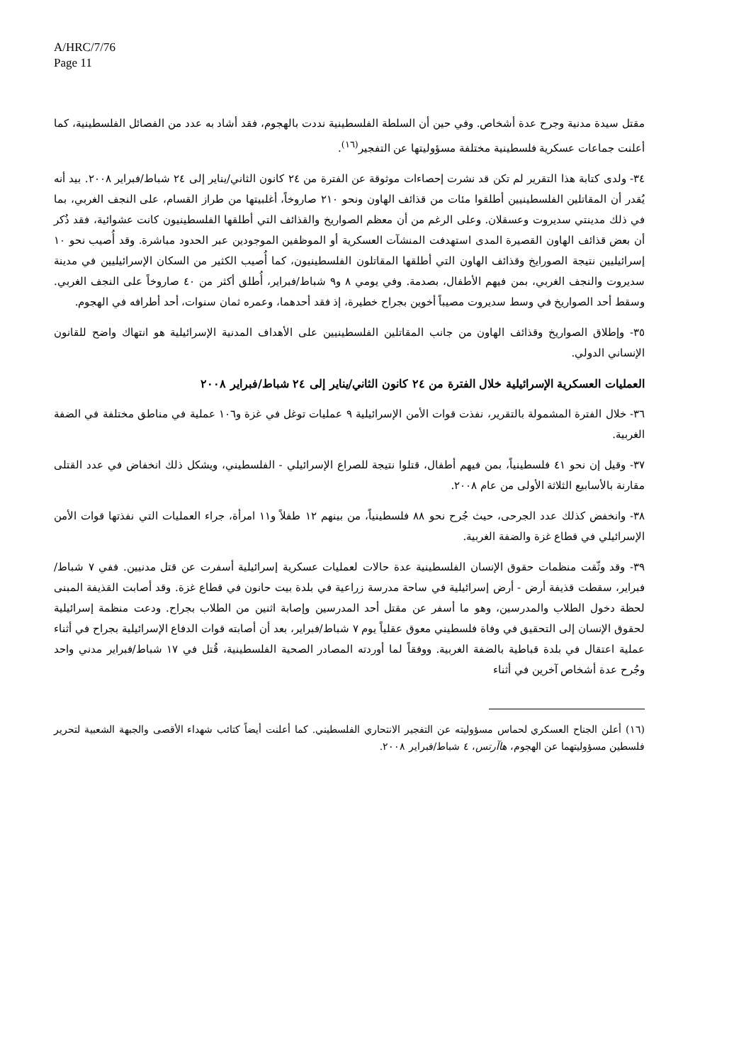A/HRC/7/76
Page 11
مقتل سيدة مدنية وجرح عدة أشخاص. وفي حين أن السلطة الفلسطينية نددت بالهجوم، فقد أشاد به عدد من الفصائل الفلسطينية، كما أعلنت جماعات عسكرية فلسطينية مختلفة مسؤوليتها عن التفجير<sup>(١٦)</sup>.
٣٤- ولدى كتابة هذا التقرير لم تكن قد نشرت إحصاءات موثوقة عن الفترة من ٢٤ كانون الثاني/يناير إلى ٢٤ شباط/فبراير ٢٠٠٨. بيد أنه يُقدر أن المقاتلين الفلسطينيين أطلقوا مئات من قذائف الهاون ونحو ٢١٠ صاروخاً، أغلبيتها من طراز القسام، على النجف الغربي، بما في ذلك مدينتي سديروت وعسقلان. وعلى الرغم من أن معظم الصواريخ والقذائف التي أطلقها الفلسطينيون كانت عشوائية، فقد ذُكر أن بعض قذائف الهاون القصيرة المدى استهدفت المنشآت العسكرية أو الموظفين الموجودين عبر الحدود مباشرة. وقد أُصيب نحو ١٠ إسرائيليين نتيجة الصورايخ وقذائف الهاون التي أطلقها المقاتلون الفلسطينيون، كما أُصيب الكثير من السكان الإسرائيليين في مدينة سديروت والنجف الغربي، بمن فيهم الأطفال، بصدمة. وفي يومي ٨ و٩ شباط/فبراير، أُطلق أكثر من ٤٠ صاروخاً على النجف الغربي. وسقط أحد الصواريخ في وسط سديروت مصيباً أخوين بجراح خطيرة، إذ فقد أحدهما، وعمره ثمان سنوات، أحد أطرافه في الهجوم.
٣٥- وإطلاق الصواريخ وقذائف الهاون من جانب المقاتلين الفلسطينيين على الأهداف المدنية الإسرائيلية هو انتهاك واضح للقانون الإنساني الدولي.
العمليات العسكرية الإسرائيلية خلال الفترة من ٢٤ كانون الثاني/يناير إلى ٢٤ شباط/فبراير ٢٠٠٨
٣٦- خلال الفترة المشمولة بالتقرير، نفذت قوات الأمن الإسرائيلية ٩ عمليات توغل في غزة و١٠٦ عملية في مناطق مختلفة في الضفة الغربية.
٣٧- وقيل إن نحو ٤١ فلسطينياً، بمن فيهم أطفال، قتلوا نتيجة للصراع الإسرائيلي - الفلسطيني، ويشكل ذلك انخفاض في عدد القتلى مقارنة بالأسابيع الثلاثة الأولى من عام ٢٠٠٨.
٣٨- وانخفض كذلك عدد الجرحى، حيث جُرح نحو ٨٨ فلسطينياً، من بينهم ١٢ طفلاً و١١ امرأة، جراء العمليات التي نفذتها قوات الأمن الإسرائيلي في قطاع غزة والضفة الغربية.
٣٩- وقد وثّقت منظمات حقوق الإنسان الفلسطينية عدة حالات لعمليات عسكرية إسرائيلية أسفرت عن قتل مدنيين. ففي ٧ شباط/فبراير، سقطت قذيفة أرض - أرض إسرائيلية في ساحة مدرسة زراعية في بلدة بيت حانون في قطاع غزة. وقد أصابت القذيفة المبنى لحظة دخول الطلاب والمدرسين، وهو ما أسفر عن مقتل أحد المدرسين وإصابة اثنين من الطلاب بجراح. ودعت منظمة إسرائيلية لحقوق الإنسان إلى التحقيق في وفاة فلسطيني معوق عقلياً يوم ٧ شباط/فبراير، بعد أن أصابته قوات الدفاع الإسرائيلية بجراح في أثناء عملية اعتقال في بلدة قباطية بالضفة الغربية. ووفقاً لما أوردته المصادر الصحية الفلسطينية، قُتل في ١٧ شباط/فبراير مدني واحد وجُرح عدة أشخاص آخرين في أثناء
(١٦) أعلن الجناح العسكري لحماس مسؤوليته عن التفجير الانتحاري الفلسطيني. كما أعلنت أيضاً كتائب شهداء الأقصى والجبهة الشعبية لتحرير فلسطين مسؤوليتهما عن الهجوم، هاآرتس، ٤ شباط/فبراير ٢٠٠٨.